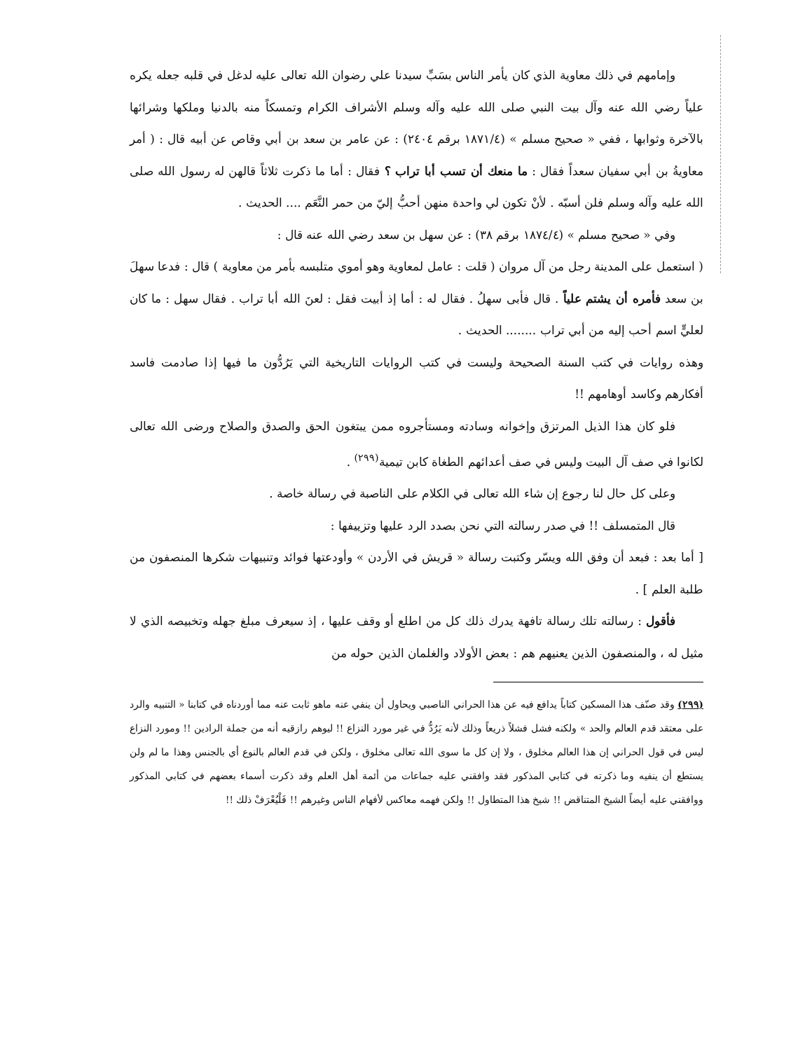وإمامهم في ذلك معاوية الذي كان يأمر الناس بسَبِّ سيدنا علي رضوان الله تعالى عليه لدغل في قلبه جعله يكره علياً رضي الله عنه وآل بيت النبي صلى الله عليه وآله وسلم الأشراف الكرام وتمسكاً منه بالدنيا وملكها وشرائها بالآخرة وثوابها ، ففي « صحيح مسلم » (١٨٧١/٤ برقم ٢٤٠٤) : عن عامر بن سعد بن أبي وقاص عن أبيه قال : ( أمر معاويةُ بن أبي سفيان سعداً فقال : ما منعك أن تسب أبا تراب ؟ فقال : أما ما ذكرت ثلاثاً قالهن له رسول الله صلى الله عليه وآله وسلم فلن أسبّه . لأنْ تكون لي واحدة منهن أحبُّ إليّ من حمر النَّعَم .... الحديث .
وفي « صحيح مسلم » (١٨٧٤/٤ برقم ٣٨) : عن سهل بن سعد رضي الله عنه قال :
( استعمل على المدينة رجل من آل مروان ( قلت : عامل لمعاوية وهو أموي متلبسه بأمر من معاوية ) قال : فدعا سهلَ بن سعد فأمره أن يشتم علياً . قال فأبى سهلُ . فقال له : أما إذ أبيت فقل : لعنَ الله أبا تراب . فقال سهل : ما كان لعليٍّ اسم أحب إليه من أبي تراب ........ الحديث .
وهذه روايات في كتب السنة الصحيحة وليست في كتب الروايات التاريخية التي يَرُدُّون ما فيها إذا صادمت فاسد أفكارهم وكاسد أوهامهم !!
فلو كان هذا الذيل المرتزق وإخوانه وسادته ومستأجروه ممن يبتغون الحق والصدق والصلاح ورضى الله تعالى لكانوا في صف آل البيت وليس في صف أعدائهم الطغاة كابن تيمية<sup>(٢٩٩)</sup> .
وعلى كل حال لنا رجوع إن شاء الله تعالى في الكلام على الناصبة في رسالة خاصة .
قال المتمسلف !! في صدر رسالته التي نحن بصدد الرد عليها وتزييفها :
[ أما بعد : فبعد أن وفق الله ويسّر وكتبت رسالة « قريش في الأردن » وأودعتها فوائد وتنبيهات شكرها المنصفون من طلبة العلم ] .
فأقول : رسالته تلك رسالة تافهة يدرك ذلك كل من اطلع أو وقف عليها ، إذ سيعرف مبلغ جهله وتخبيصه الذي لا مثيل له ، والمنصفون الذين يعنيهم هم : بعض الأولاد والغلمان الذين حوله من
(٢٩٩) وقد صنّف هذا المسكين كتاباً يدافع فيه عن هذا الحراني الناصبي ويحاول أن ينفي عنه ماهو ثابت عنه مما أوردناه في كتابنا « التنبيه والرد على معتقد قدم العالم والحد » ولكنه فشل فشلاً ذريعاً وذلك لأنه يَرُدُّ في غير مورد النزاع !! ليوهم رازقيه أنه من جملة الرادين !! ومورد النزاع ليس في قول الحراني إن هذا العالم مخلوق ، ولا إن كل ما سوى الله تعالى مخلوق ، ولكن في قدم العالم بالنوع أي بالجنس وهذا ما لم ولن يستطع أن ينفيه وما ذكرته في كتابي المذكور فقد وافقني عليه جماعات من أئمة أهل العلم وقد ذكرت أسماء بعضهم في كتابي المذكور ووافقني عليه أيضاً الشيخ المتناقض !! شيخ هذا المتطاول !! ولكن فهمه معاكس لأفهام الناس وغيرهم !! فَلْيُعْرَفْ ذلك !!